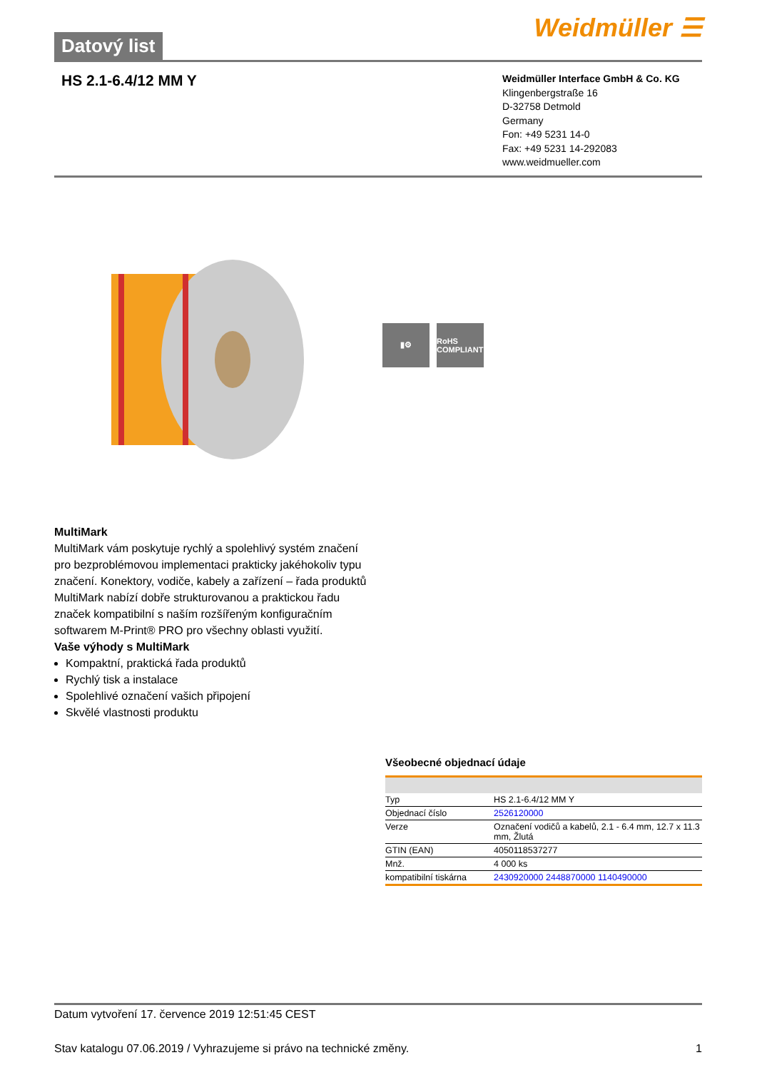Datový list
Weidmüller ☰
HS 2.1-6.4/12 MM Y
Weidmüller Interface GmbH & Co. KG
Klingenbergstraße 16
D-32758 Detmold
Germany
Fon: +49 5231 14-0
Fax: +49 5231 14-292083
www.weidmueller.com
▮⚙ RoHS COMPLIANT
MultiMark
MultiMark vám poskytuje rychlý a spolehlivý systém značení pro bezproblémovou implementaci prakticky jakéhokoliv typu značení. Konektory, vodiče, kabely a zařízení – řada produktů MultiMark nabízí dobře strukturovanou a praktickou řadu značek kompatibilní s naším rozšířeným konfiguračním softwarem M-Print® PRO pro všechny oblasti využití.
Vaše výhody s MultiMark
Kompaktní, praktická řada produktů
Rychlý tisk a instalace
Spolehlivé označení vašich připojení
Skvělé vlastnosti produktu
Všeobecné objednací údaje
| Typ | HS 2.1-6.4/12 MM Y |
| Objednací číslo | 2526120000 |
| Verze | Označení vodičů a kabelů, 2.1 - 6.4 mm, 12.7 x 11.3 mm, Žlutá |
| GTIN (EAN) | 4050118537277 |
| Mnž. | 4 000 ks |
| kompatibilní tiskárna | 2430920000 2448870000 1140490000 |
Datum vytvoření 17. července 2019 12:51:45 CEST
Stav katalogu 07.06.2019 / Vyhrazujeme si právo na technické změny. 1